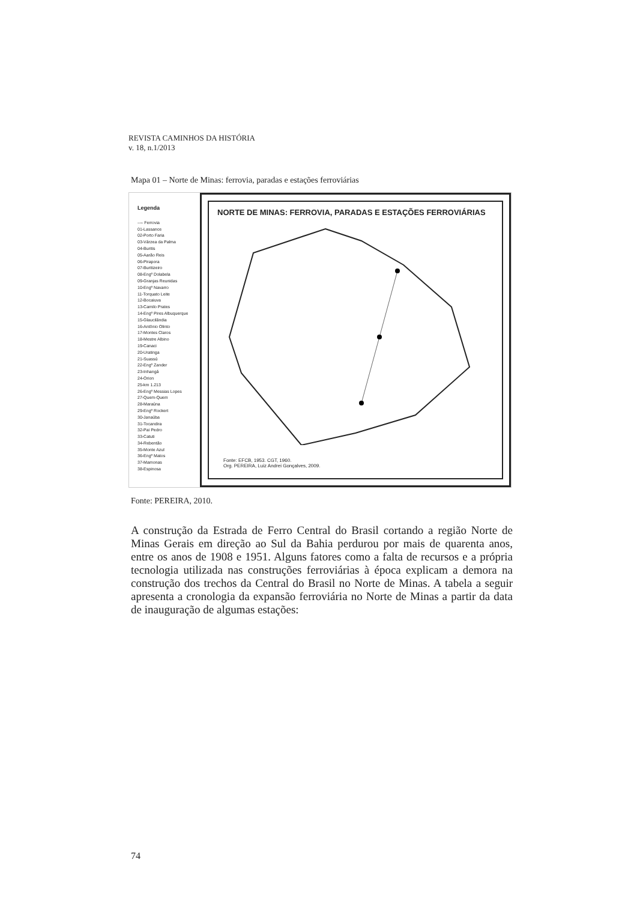REVISTA CAMINHOS DA HISTÓRIA
v. 18, n.1/2013
Mapa 01 – Norte de Minas: ferrovia, paradas e estações ferroviárias
Legenda
---- Ferrovia
01-Lassance
02-Porto Faria
03-Várzea da Palma
04-Buritis
05-Aarão Reis
06-Pirapora
07-Buritizeiro
08-Engº Dolabela
09-Granjas Reunidas
10-Engº Navarro
11-Torquato Leite
12-Bocaiuva
13-Camilo Prates
14-Engº Pires Albuquerque
15-Glaucilândia
16-Antônio Olinto
17-Montes Claros
18-Mestre Albino
19-Canaci
20-Uratinga
21-Suassú
22-Engº Zander
23-Inhangá
24-Orion
25-km 1.213
26-Engº Messias Lopes
27-Quem-Quem
28-Maraúna
29-Engº Rockert
30-Janaúba
31-Tocandira
32-Pai Pedro
33-Catuti
34-Rebentão
35-Monte Azul
36-Engº Matos
37-Mamonas
38-Espinosa
NORTE DE MINAS: FERROVIA, PARADAS E ESTAÇÕES FERROVIÁRIAS
Fonte: EFCB, 1953. CGT, 1960.
Org. PEREIRA, Luiz Andrei Gonçalves, 2009.
Fonte: PEREIRA, 2010.
A construção da Estrada de Ferro Central do Brasil cortando a região Norte de Minas Gerais em direção ao Sul da Bahia perdurou por mais de quarenta anos, entre os anos de 1908 e 1951. Alguns fatores como a falta de recursos e a própria tecnologia utilizada nas construções ferroviárias à época explicam a demora na construção dos trechos da Central do Brasil no Norte de Minas. A tabela a seguir apresenta a cronologia da expansão ferroviária no Norte de Minas a partir da data de inauguração de algumas estações:
74